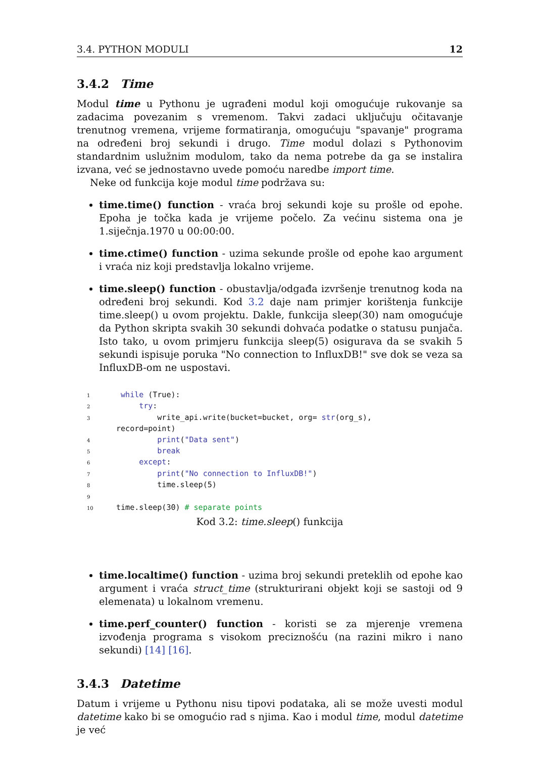3.4. PYTHON MODULI 12
3.4.2 Time
Modul time u Pythonu je ugrađeni modul koji omogućuje rukovanje sa zadacima povezanim s vremenom. Takvi zadaci uključuju očitavanje trenutnog vremena, vrijeme formatiranja, omogućuju "spavanje" programa na određeni broj sekundi i drugo. Time modul dolazi s Pythonovim standardnim uslužnim modulom, tako da nema potrebe da ga se instalira izvana, već se jednostavno uvede pomoću naredbe import time.
Neke od funkcija koje modul time podržava su:
time.time() function - vraća broj sekundi koje su prošle od epohe. Epoha je točka kada je vrijeme počelo. Za većinu sistema ona je 1.siječnja.1970 u 00:00:00.
time.ctime() function - uzima sekunde prošle od epohe kao argument i vraća niz koji predstavlja lokalno vrijeme.
time.sleep() function - obustavlja/odgađa izvršenje trenutnog koda na određeni broj sekundi. Kod 3.2 daje nam primjer korištenja funkcije time.sleep() u ovom projektu. Dakle, funkcija sleep(30) nam omogućuje da Python skripta svakih 30 sekundi dohvaća podatke o statusu punjača. Isto tako, u ovom primjeru funkcija sleep(5) osigurava da se svakih 5 sekundi ispisuje poruka "No connection to InfluxDB!" sve dok se veza sa InfluxDB-om ne uspostavi.
1   while (True):
2       try:
3           write_api.write(bucket=bucket, org= str(org_s),
  record=point)
4           print("Data sent")
5           break
6       except:
7           print("No connection to InfluxDB!")
8           time.sleep(5)
9
10  time.sleep(30) # separate points
Kod 3.2: time.sleep() funkcija
time.localtime() function - uzima broj sekundi preteklih od epohe kao argument i vraća struct_time (strukturirani objekt koji se sastoji od 9 elemenata) u lokalnom vremenu.
time.perf_counter() function - koristi se za mjerenje vremena izvođenja programa s visokom preciznošću (na razini mikro i nano sekundi) [14] [16].
3.4.3 Datetime
Datum i vrijeme u Pythonu nisu tipovi podataka, ali se može uvesti modul datetime kako bi se omogućio rad s njima. Kao i modul time, modul datetime je već